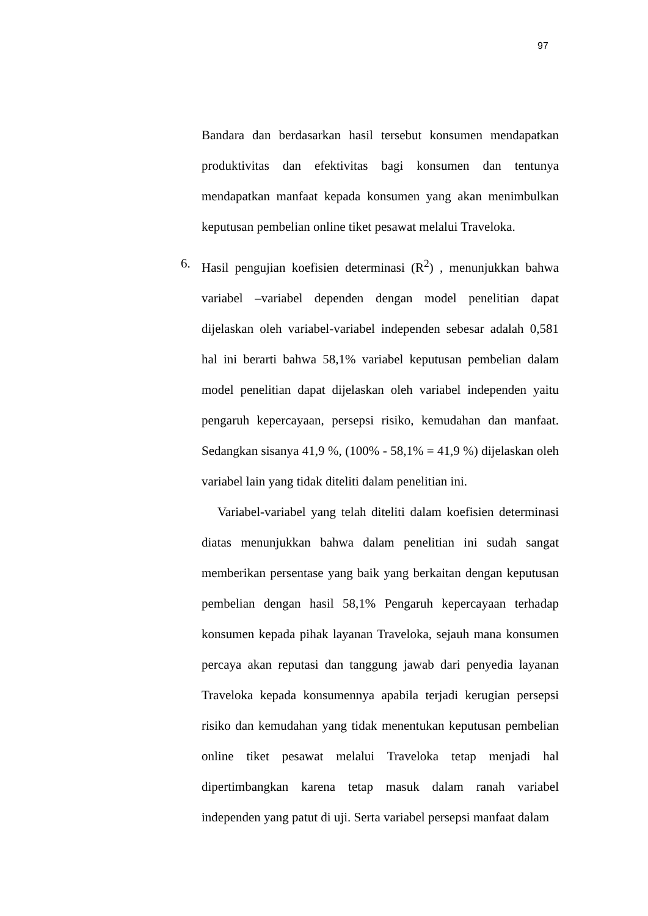97
Bandara dan berdasarkan hasil tersebut konsumen mendapatkan produktivitas dan efektivitas bagi konsumen dan tentunya mendapatkan manfaat kepada konsumen yang akan menimbulkan keputusan pembelian online tiket pesawat melalui Traveloka.
6. Hasil pengujian koefisien determinasi (R<sup>2</sup>) , menunjukkan bahwa variabel –variabel dependen dengan model penelitian dapat dijelaskan oleh variabel-variabel independen sebesar adalah 0,581 hal ini berarti bahwa 58,1% variabel keputusan pembelian dalam model penelitian dapat dijelaskan oleh variabel independen yaitu pengaruh kepercayaan, persepsi risiko, kemudahan dan manfaat. Sedangkan sisanya 41,9 %, (100% - 58,1% = 41,9 %) dijelaskan oleh variabel lain yang tidak diteliti dalam penelitian ini.
Variabel-variabel yang telah diteliti dalam koefisien determinasi diatas menunjukkan bahwa dalam penelitian ini sudah sangat memberikan persentase yang baik yang berkaitan dengan keputusan pembelian dengan hasil 58,1% Pengaruh kepercayaan terhadap konsumen kepada pihak layanan Traveloka, sejauh mana konsumen percaya akan reputasi dan tanggung jawab dari penyedia layanan Traveloka kepada konsumennya apabila terjadi kerugian persepsi risiko dan kemudahan yang tidak menentukan keputusan pembelian online tiket pesawat melalui Traveloka tetap menjadi hal dipertimbangkan karena tetap masuk dalam ranah variabel independen yang patut di uji. Serta variabel persepsi manfaat dalam